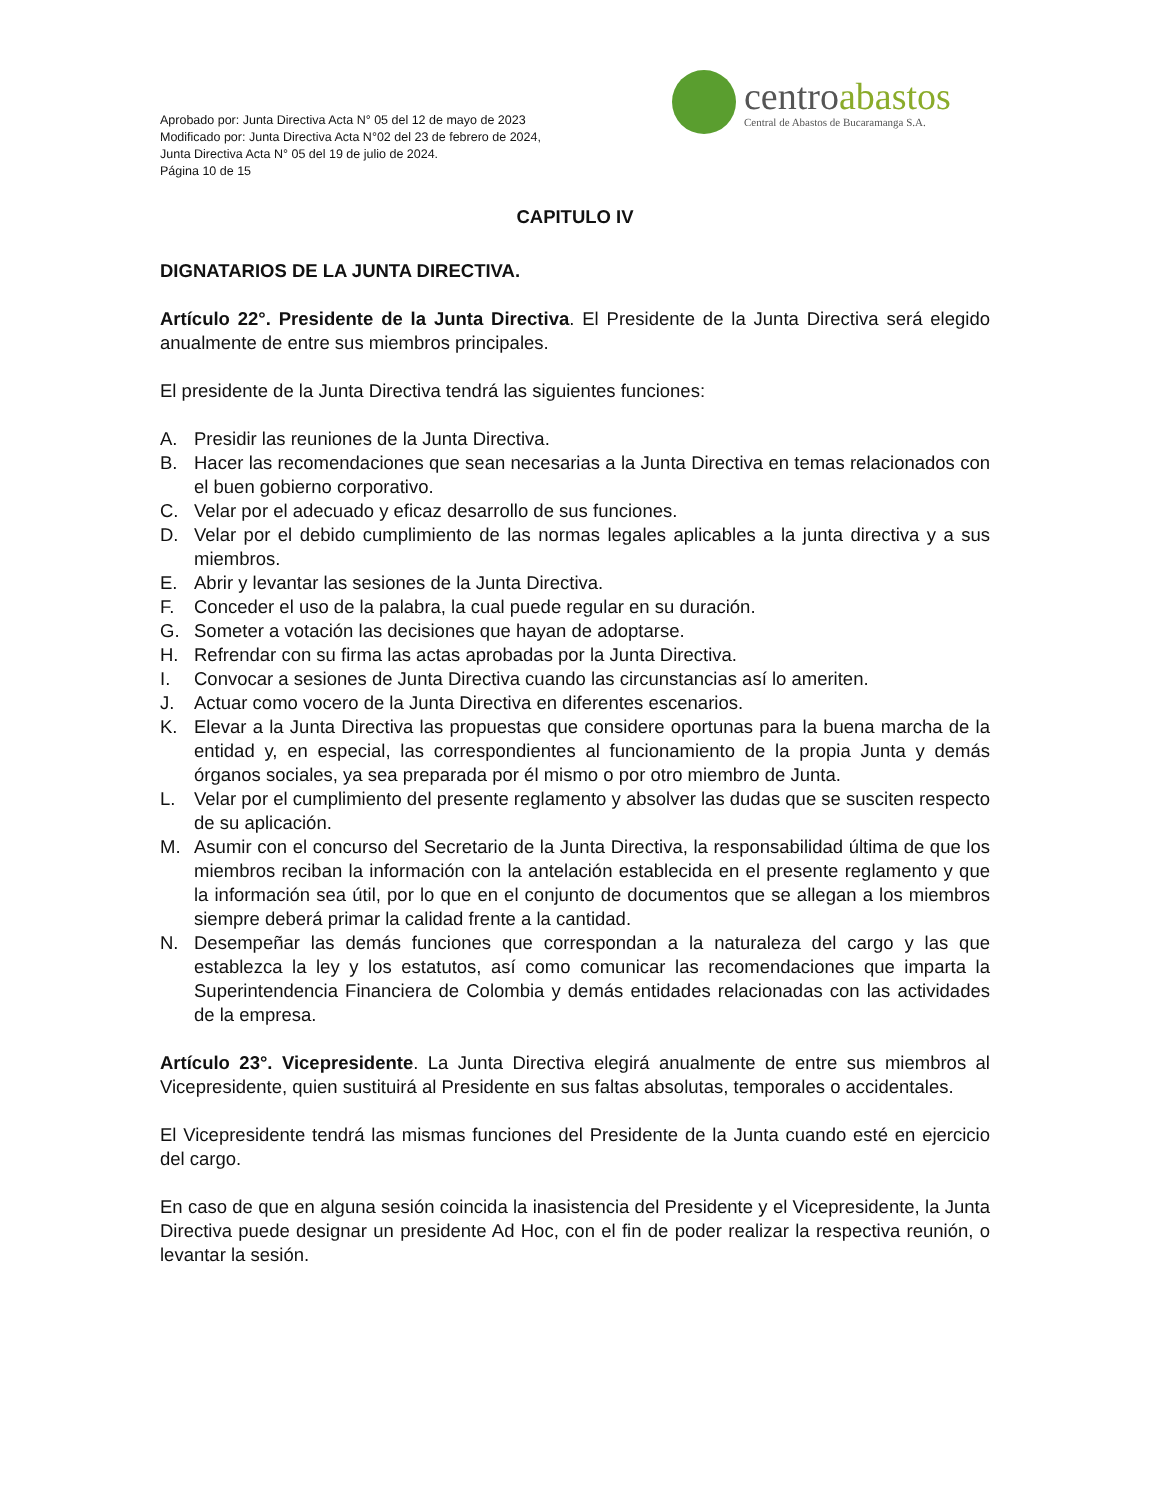Aprobado por: Junta Directiva Acta N° 05 del 12 de mayo de 2023
Modificado por: Junta Directiva Acta N°02 del 23 de febrero de 2024,
Junta Directiva Acta N° 05 del 19 de julio de 2024.
Página 10 de 15
centroabastos
Central de Abastos de Bucaramanga S.A.
CAPITULO IV
DIGNATARIOS DE LA JUNTA DIRECTIVA.
Artículo 22°. Presidente de la Junta Directiva. El Presidente de la Junta Directiva será elegido anualmente de entre sus miembros principales.
El presidente de la Junta Directiva tendrá las siguientes funciones:
A. Presidir las reuniones de la Junta Directiva.
B. Hacer las recomendaciones que sean necesarias a la Junta Directiva en temas relacionados con el buen gobierno corporativo.
C. Velar por el adecuado y eficaz desarrollo de sus funciones.
D. Velar por el debido cumplimiento de las normas legales aplicables a la junta directiva y a sus miembros.
E. Abrir y levantar las sesiones de la Junta Directiva.
F. Conceder el uso de la palabra, la cual puede regular en su duración.
G. Someter a votación las decisiones que hayan de adoptarse.
H. Refrendar con su firma las actas aprobadas por la Junta Directiva.
I. Convocar a sesiones de Junta Directiva cuando las circunstancias así lo ameriten.
J. Actuar como vocero de la Junta Directiva en diferentes escenarios.
K. Elevar a la Junta Directiva las propuestas que considere oportunas para la buena marcha de la entidad y, en especial, las correspondientes al funcionamiento de la propia Junta y demás órganos sociales, ya sea preparada por él mismo o por otro miembro de Junta.
L. Velar por el cumplimiento del presente reglamento y absolver las dudas que se susciten respecto de su aplicación.
M. Asumir con el concurso del Secretario de la Junta Directiva, la responsabilidad última de que los miembros reciban la información con la antelación establecida en el presente reglamento y que la información sea útil, por lo que en el conjunto de documentos que se allegan a los miembros siempre deberá primar la calidad frente a la cantidad.
N. Desempeñar las demás funciones que correspondan a la naturaleza del cargo y las que establezca la ley y los estatutos, así como comunicar las recomendaciones que imparta la Superintendencia Financiera de Colombia y demás entidades relacionadas con las actividades de la empresa.
Artículo 23°. Vicepresidente. La Junta Directiva elegirá anualmente de entre sus miembros al Vicepresidente, quien sustituirá al Presidente en sus faltas absolutas, temporales o accidentales.
El Vicepresidente tendrá las mismas funciones del Presidente de la Junta cuando esté en ejercicio del cargo.
En caso de que en alguna sesión coincida la inasistencia del Presidente y el Vicepresidente, la Junta Directiva puede designar un presidente Ad Hoc, con el fin de poder realizar la respectiva reunión, o levantar la sesión.